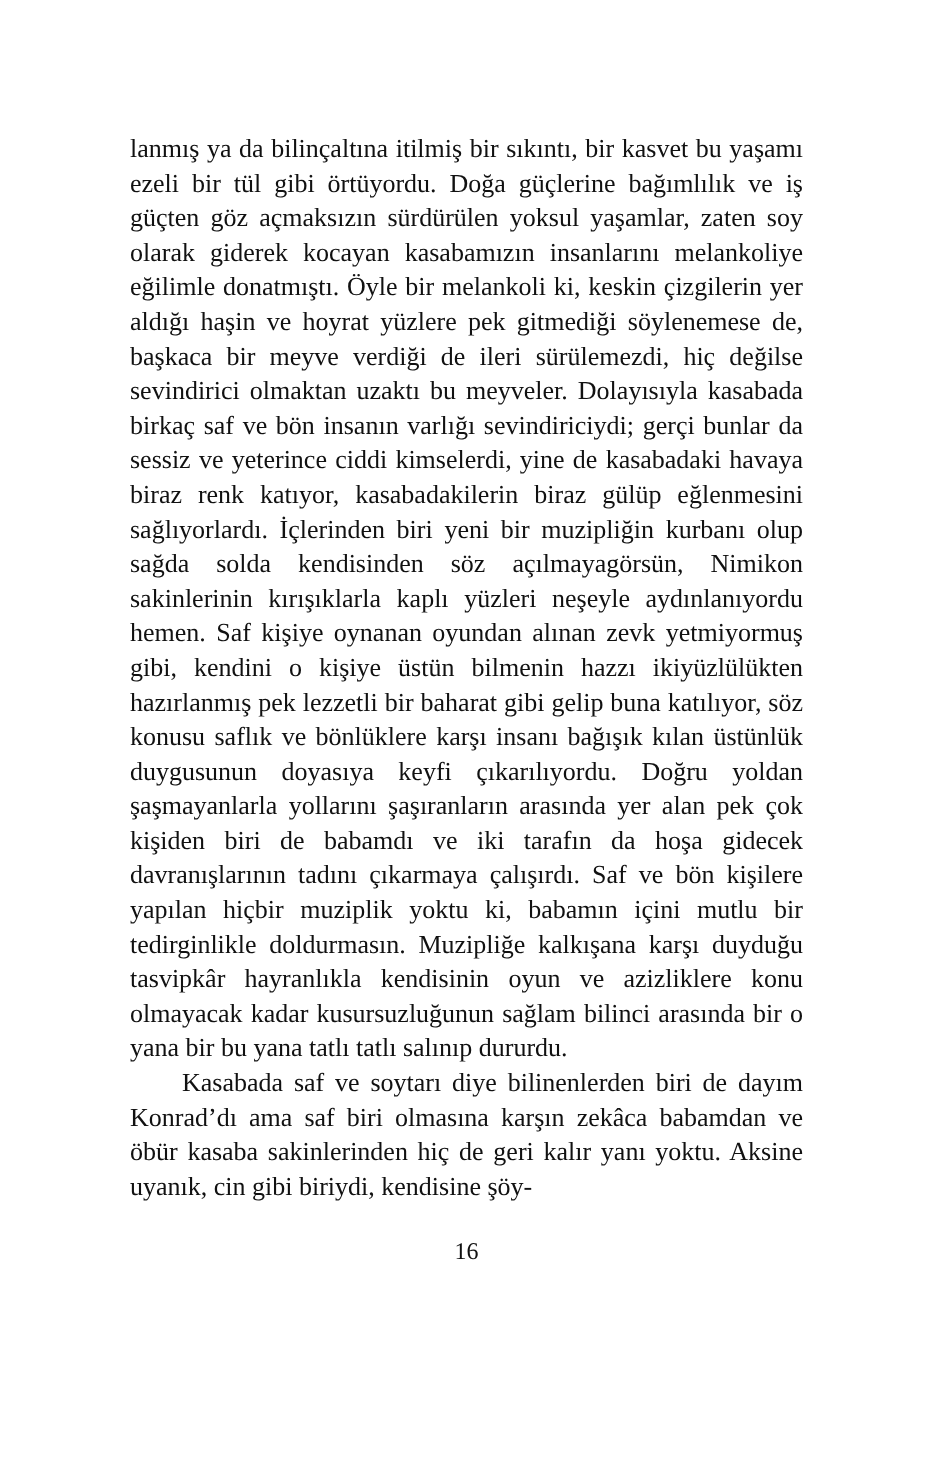lanmış ya da bilinçaltına itilmiş bir sıkıntı, bir kasvet bu yaşamı ezeli bir tül gibi örtüyordu. Doğa güçlerine bağımlılık ve iş güçten göz açmaksızın sürdürülen yoksul yaşamlar, zaten soy olarak giderek kocayan kasabamızın insanlarını melankoliye eğilimle donatmıştı. Öyle bir melankoli ki, keskin çizgilerin yer aldığı haşin ve hoyrat yüzlere pek gitmediği söylenemese de, başkaca bir meyve verdiği de ileri sürülemezdi, hiç değilse sevindirici olmaktan uzaktı bu meyveler. Dolayısıyla kasabada birkaç saf ve bön insanın varlığı sevindiriciydi; gerçi bunlar da sessiz ve yeterince ciddi kimselerdi, yine de kasabadaki havaya biraz renk katıyor, kasabadakilerin biraz gülüp eğlenmesini sağlıyorlardı. İçlerinden biri yeni bir muzipliğin kurbanı olup sağda solda kendisinden söz açılmayagörsün, Nimikon sakinlerinin kırışıklarla kaplı yüzleri neşeyle aydınlanıyordu hemen. Saf kişiye oynanan oyundan alınan zevk yetmiyormuş gibi, kendini o kişiye üstün bilmenin hazzı ikiyüzlülükten hazırlanmış pek lezzetli bir baharat gibi gelip buna katılıyor, söz konusu saflık ve bönlüklere karşı insanı bağışık kılan üstünlük duygusunun doyasıya keyfi çıkarılıyordu. Doğru yoldan şaşmayanlarla yollarını şaşıranların arasında yer alan pek çok kişiden biri de babamdı ve iki tarafın da hoşa gidecek davranışlarının tadını çıkarmaya çalışırdı. Saf ve bön kişilere yapılan hiçbir muziplik yoktu ki, babamın içini mutlu bir tedirginlikle doldurmasın. Muzipliğe kalkışana karşı duyduğu tasvipkâr hayranlıkla kendisinin oyun ve azizliklere konu olmayacak kadar kusursuzluğunun sağlam bilinci arasında bir o yana bir bu yana tatlı tatlı salınıp dururdu.
Kasabada saf ve soytarı diye bilinenlerden biri de dayım Konrad’dı ama saf biri olmasına karşın zekâca babamdan ve öbür kasaba sakinlerinden hiç de geri kalır yanı yoktu. Aksine uyanık, cin gibi biriydi, kendisine şöy-
16